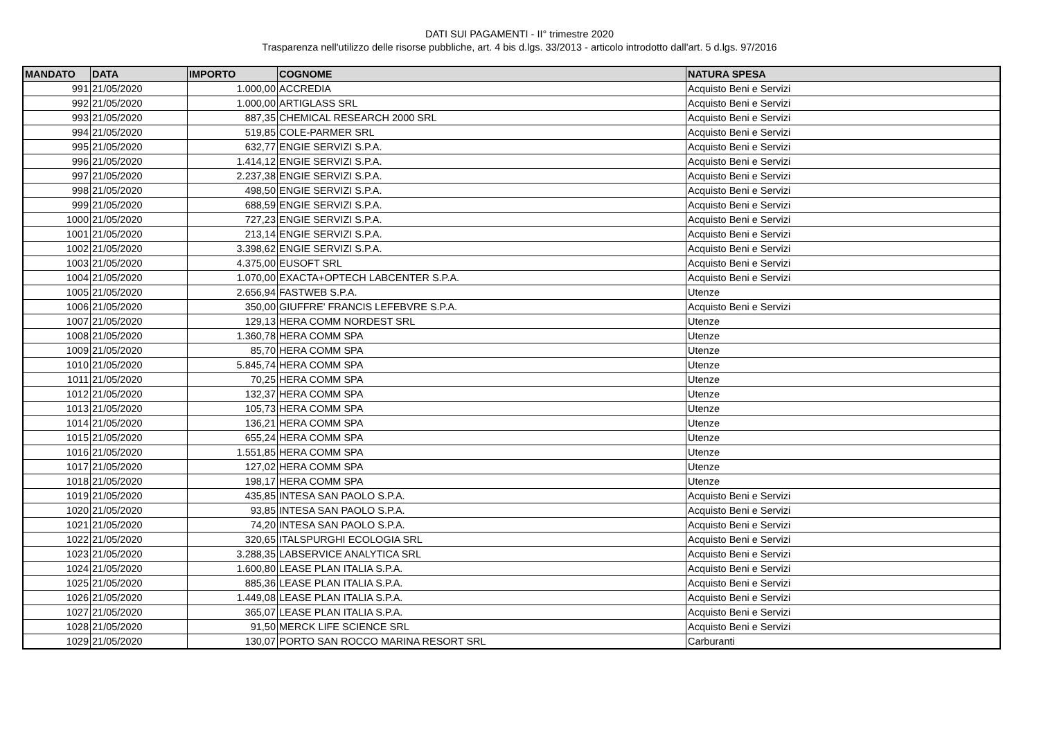DATI SUI PAGAMENTI - II° trimestre 2020
Trasparenza nell'utilizzo delle risorse pubbliche, art. 4 bis d.lgs. 33/2013 - articolo introdotto dall'art. 5 d.lgs. 97/2016
| MANDATO | DATA | IMPORTO | COGNOME | NATURA SPESA |
| --- | --- | --- | --- | --- |
| 991 | 21/05/2020 | 1.000,00 | ACCREDIA | Acquisto Beni e Servizi |
| 992 | 21/05/2020 | 1.000,00 | ARTIGLASS SRL | Acquisto Beni e Servizi |
| 993 | 21/05/2020 | 887,35 | CHEMICAL RESEARCH 2000 SRL | Acquisto Beni e Servizi |
| 994 | 21/05/2020 | 519,85 | COLE-PARMER SRL | Acquisto Beni e Servizi |
| 995 | 21/05/2020 | 632,77 | ENGIE SERVIZI S.P.A. | Acquisto Beni e Servizi |
| 996 | 21/05/2020 | 1.414,12 | ENGIE SERVIZI S.P.A. | Acquisto Beni e Servizi |
| 997 | 21/05/2020 | 2.237,38 | ENGIE SERVIZI S.P.A. | Acquisto Beni e Servizi |
| 998 | 21/05/2020 | 498,50 | ENGIE SERVIZI S.P.A. | Acquisto Beni e Servizi |
| 999 | 21/05/2020 | 688,59 | ENGIE SERVIZI S.P.A. | Acquisto Beni e Servizi |
| 1000 | 21/05/2020 | 727,23 | ENGIE SERVIZI S.P.A. | Acquisto Beni e Servizi |
| 1001 | 21/05/2020 | 213,14 | ENGIE SERVIZI S.P.A. | Acquisto Beni e Servizi |
| 1002 | 21/05/2020 | 3.398,62 | ENGIE SERVIZI S.P.A. | Acquisto Beni e Servizi |
| 1003 | 21/05/2020 | 4.375,00 | EUSOFT SRL | Acquisto Beni e Servizi |
| 1004 | 21/05/2020 | 1.070,00 | EXACTA+OPTECH LABCENTER S.P.A. | Acquisto Beni e Servizi |
| 1005 | 21/05/2020 | 2.656,94 | FASTWEB S.P.A. | Utenze |
| 1006 | 21/05/2020 | 350,00 | GIUFFRE' FRANCIS LEFEBVRE S.P.A. | Acquisto Beni e Servizi |
| 1007 | 21/05/2020 | 129,13 | HERA COMM NORDEST SRL | Utenze |
| 1008 | 21/05/2020 | 1.360,78 | HERA COMM SPA | Utenze |
| 1009 | 21/05/2020 | 85,70 | HERA COMM SPA | Utenze |
| 1010 | 21/05/2020 | 5.845,74 | HERA COMM SPA | Utenze |
| 1011 | 21/05/2020 | 70,25 | HERA COMM SPA | Utenze |
| 1012 | 21/05/2020 | 132,37 | HERA COMM SPA | Utenze |
| 1013 | 21/05/2020 | 105,73 | HERA COMM SPA | Utenze |
| 1014 | 21/05/2020 | 136,21 | HERA COMM SPA | Utenze |
| 1015 | 21/05/2020 | 655,24 | HERA COMM SPA | Utenze |
| 1016 | 21/05/2020 | 1.551,85 | HERA COMM SPA | Utenze |
| 1017 | 21/05/2020 | 127,02 | HERA COMM SPA | Utenze |
| 1018 | 21/05/2020 | 198,17 | HERA COMM SPA | Utenze |
| 1019 | 21/05/2020 | 435,85 | INTESA SAN PAOLO S.P.A. | Acquisto Beni e Servizi |
| 1020 | 21/05/2020 | 93,85 | INTESA SAN PAOLO S.P.A. | Acquisto Beni e Servizi |
| 1021 | 21/05/2020 | 74,20 | INTESA SAN PAOLO S.P.A. | Acquisto Beni e Servizi |
| 1022 | 21/05/2020 | 320,65 | ITALSPURGHI ECOLOGIA SRL | Acquisto Beni e Servizi |
| 1023 | 21/05/2020 | 3.288,35 | LABSERVICE ANALYTICA SRL | Acquisto Beni e Servizi |
| 1024 | 21/05/2020 | 1.600,80 | LEASE PLAN ITALIA S.P.A. | Acquisto Beni e Servizi |
| 1025 | 21/05/2020 | 885,36 | LEASE PLAN ITALIA S.P.A. | Acquisto Beni e Servizi |
| 1026 | 21/05/2020 | 1.449,08 | LEASE PLAN ITALIA S.P.A. | Acquisto Beni e Servizi |
| 1027 | 21/05/2020 | 365,07 | LEASE PLAN ITALIA S.P.A. | Acquisto Beni e Servizi |
| 1028 | 21/05/2020 | 91,50 | MERCK LIFE SCIENCE SRL | Acquisto Beni e Servizi |
| 1029 | 21/05/2020 | 130,07 | PORTO SAN ROCCO MARINA RESORT SRL | Carburanti |